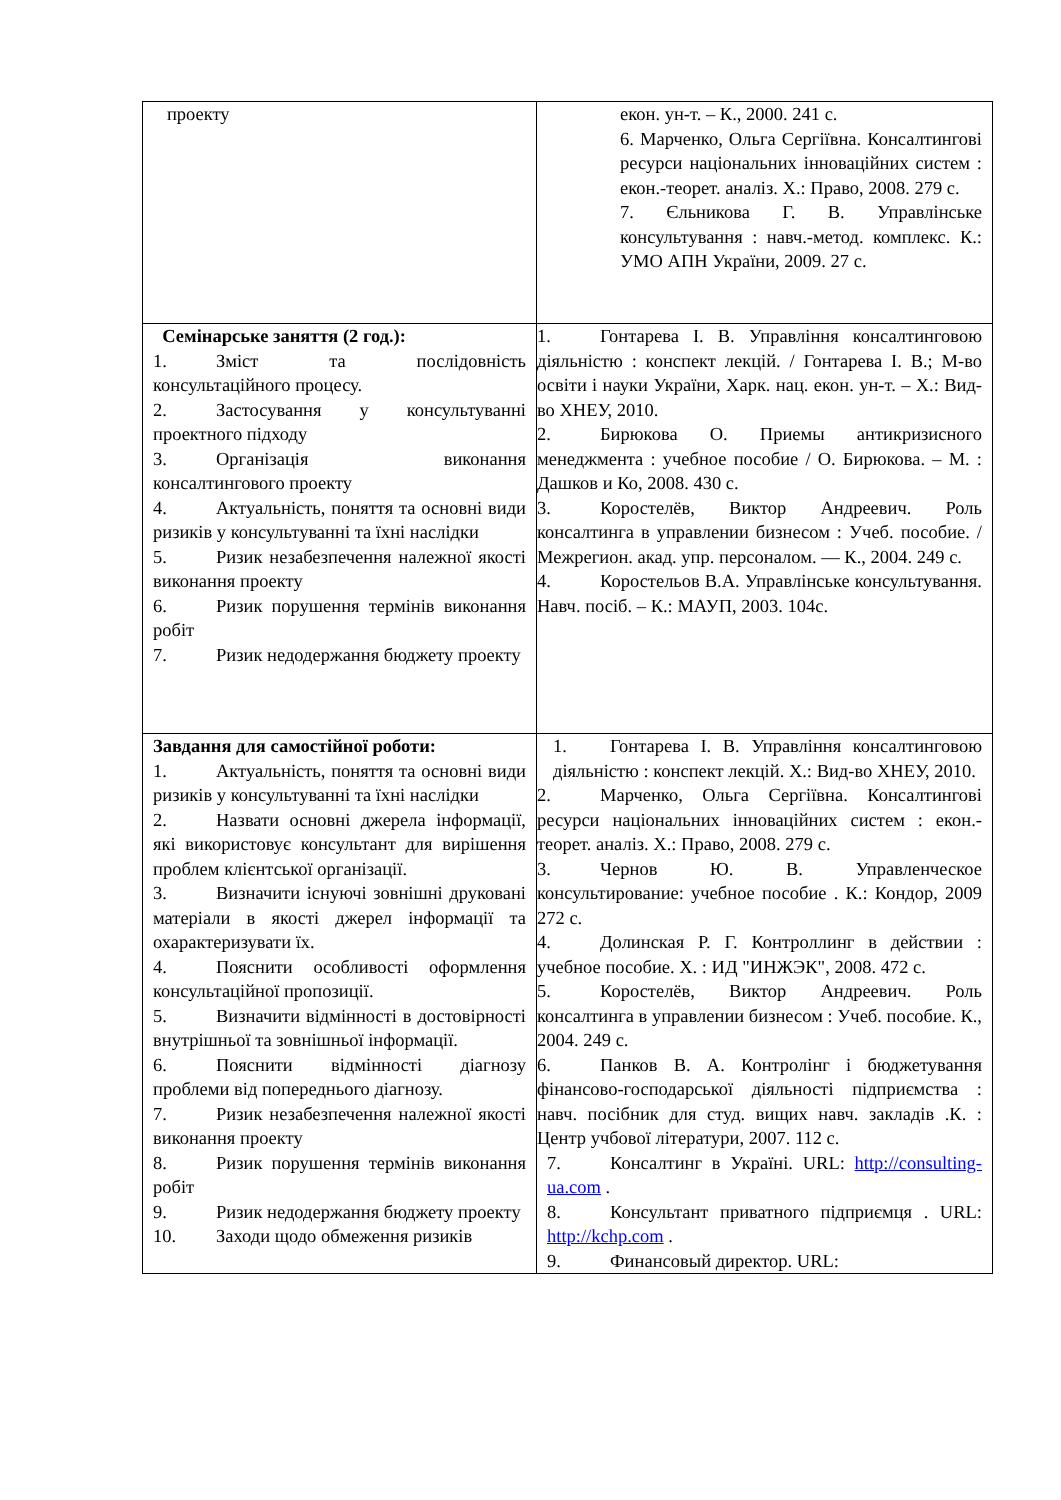| проекту | екон. ун-т. – К., 2000. 241 с. 6. Марченко, Ольга Сергіївна. Консалтингові ресурси національних інноваційних систем : екон.-теорет. аналіз. Х.: Право, 2008. 279 с. 7. Єльникова Г. В. Управлінське консультування : навч.-метод. комплекс. К.: УМО АПН України, 2009. 27 с. |
| Семінарське заняття (2 год.): 1. Зміст та послідовність консультаційного процесу. 2. Застосування у консультуванні проектного підходу 3. Організація виконання консалтингового проекту 4. Актуальність, поняття та основні види ризиків у консультуванні та їхні наслідки 5. Ризик незабезпечення належної якості виконання проекту 6. Ризик порушення термінів виконання робіт 7. Ризик недодержання бюджету проекту | 1. Гонтарева І. В. Управління консалтинговою діяльністю : конспект лекцій. / Гонтарева І. В.; М-во освіти і науки України, Харк. нац. екон. ун-т. – Х.: Вид-во ХНЕУ, 2010. 2. Бирюкова О. Приемы антикризисного менеджмента : учебное пособие / О. Бирюкова. – М. : Дашков и Ко, 2008. 430 с. 3. Коростелёв, Виктор Андреевич. Роль консалтинга в управлении бизнесом : Учеб. пособие. / Межрегион. акад. упр. персоналом. — К., 2004. 249 с. 4. Коростельов В.А. Управлінське консультування. Навч. посіб. – К.: МАУП, 2003. 104с. |
| Завдання для самостійної роботи: 1. Актуальність, поняття та основні види ризиків у консультуванні та їхні наслідки 2. Назвати основні джерела інформації, які використовує консультант для вирішення проблем клієнтської організації. 3. Визначити існуючі зовнішні друковані матеріали в якості джерел інформації та охарактеризувати їх. 4. Пояснити особливості оформлення консультаційної пропозиції. 5. Визначити відмінності в достовірності внутрішньої та зовнішньої інформації. 6. Пояснити відмінності діагнозу проблеми від попереднього діагнозу. 7. Ризик незабезпечення належної якості виконання проекту 8. Ризик порушення термінів виконання робіт 9. Ризик недодержання бюджету проекту 10. Заходи щодо обмеження ризиків | 1. Гонтарева І. В. Управління консалтинговою діяльністю : конспект лекцій. Х.: Вид-во ХНЕУ, 2010. 2. Марченко, Ольга Сергіївна. Консалтингові ресурси національних інноваційних систем : екон.-теорет. аналіз. Х.: Право, 2008. 279 с. 3. Чернов Ю. В. Управленческое консультирование: учебное пособие . К.: Кондор, 2009 272 с. 4. Долинская Р. Г. Контроллинг в действии : учебное пособие. Х. : ИД "ИНЖЭК", 2008. 472 с. 5. Коростелёв, Виктор Андреевич. Роль консалтинга в управлении бизнесом : Учеб. пособие. К., 2004. 249 с. 6. Панков В. А. Контролінг і бюджетування фінансово-господарської діяльності підприємства : навч. посібник для студ. вищих навч. закладів .К. : Центр учбової літератури, 2007. 112 с. 7. Консалтинг в Україні. URL: http://consulting-ua.com . 8. Консультант приватного підприємця . URL: http://kchp.com . 9. Финансовый директор. URL: |